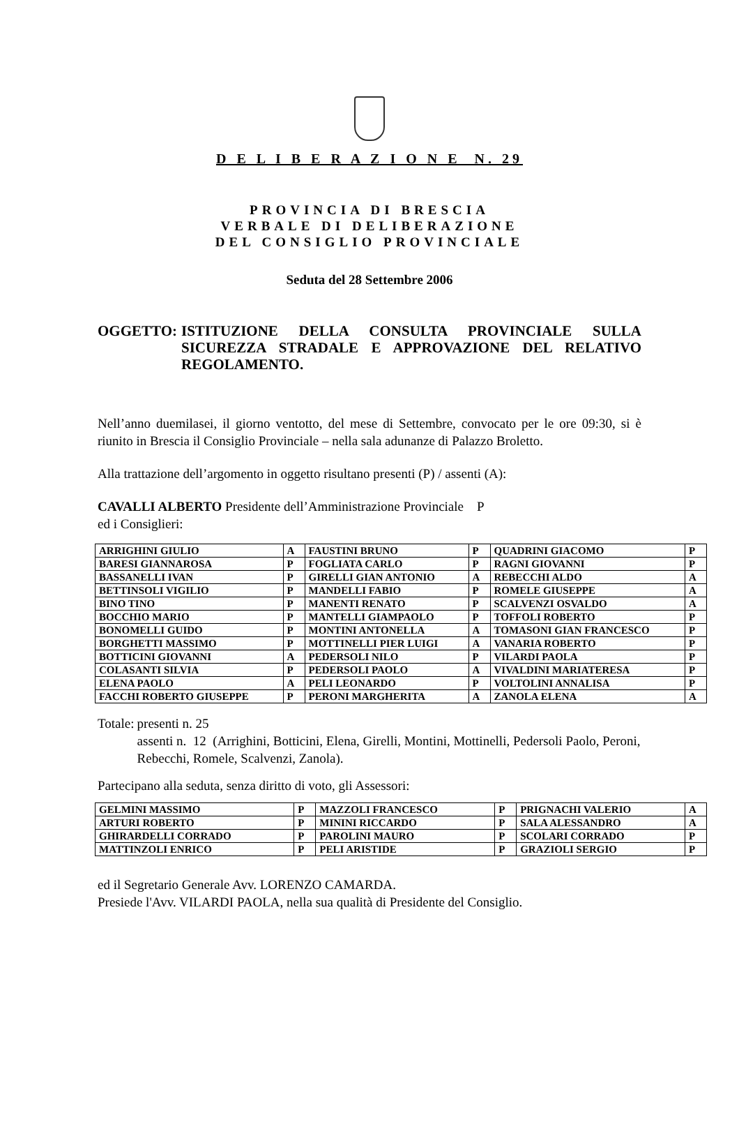D E L I B E R A Z I O N E N. 29
PROVINCIA DI BRESCIA
VERBALE DI DELIBERAZIONE
DEL CONSIGLIO PROVINCIALE
Seduta del 28 Settembre 2006
OGGETTO: ISTITUZIONE DELLA CONSULTA PROVINCIALE SULLA SICUREZZA STRADALE E APPROVAZIONE DEL RELATIVO REGOLAMENTO.
Nell’anno duemilasei, il giorno ventotto, del mese di Settembre, convocato per le ore 09:30, si è riunito in Brescia il Consiglio Provinciale – nella sala adunanze di Palazzo Broletto.
Alla trattazione dell’argomento in oggetto risultano presenti (P) / assenti (A):
CAVALLI ALBERTO Presidente dell’Amministrazione Provinciale P
ed i Consiglieri:
| ARRIGHINI GIULIO | A | FAUSTINI BRUNO | P | QUADRINI GIACOMO | P |
| BARESI GIANNAROSA | P | FOGLIATA CARLO | P | RAGNI GIOVANNI | P |
| BASSANELLI IVAN | P | GIRELLI GIAN ANTONIO | A | REBECCHI ALDO | A |
| BETTINSOLI VIGILIO | P | MANDELLI FABIO | P | ROMELE GIUSEPPE | A |
| BINO TINO | P | MANENTI RENATO | P | SCALVENZI OSVALDO | A |
| BOCCHIO MARIO | P | MANTELLI GIAMPAOLO | P | TOFFOLI ROBERTO | P |
| BONOMELLI GUIDO | P | MONTINI ANTONELLA | A | TOMASONI GIAN FRANCESCO | P |
| BORGHETTI MASSIMO | P | MOTTINELLI PIER LUIGI | A | VANARIA ROBERTO | P |
| BOTTICINI GIOVANNI | A | PEDERSOLI NILO | P | VILARDI PAOLA | P |
| COLASANTI SILVIA | P | PEDERSOLI PAOLO | A | VIVALDINI MARIATERESA | P |
| ELENA PAOLO | A | PELI LEONARDO | P | VOLTOLINI ANNALISA | P |
| FACCHI ROBERTO GIUSEPPE | P | PERONI MARGHERITA | A | ZANOLA ELENA | A |
Totale: presenti n. 25
assenti n. 12 (Arrighini, Botticini, Elena, Girelli, Montini, Mottinelli, Pedersoli Paolo, Peroni, Rebecchi, Romele, Scalvenzi, Zanola).
Partecipano alla seduta, senza diritto di voto, gli Assessori:
| GELMINI MASSIMO | P | MAZZOLI FRANCESCO | P | PRIGNACHI VALERIO | A |
| ARTURI ROBERTO | P | MININI RICCARDO | P | SALA ALESSANDRO | A |
| GHIRARDELLI CORRADO | P | PAROLINI MAURO | P | SCOLARI CORRADO | P |
| MATTINZOLI ENRICO | P | PELI ARISTIDE | P | GRAZIOLI SERGIO | P |
ed il Segretario Generale Avv. LORENZO CAMARDA.
Presiede l'Avv. VILARDI PAOLA, nella sua qualità di Presidente del Consiglio.